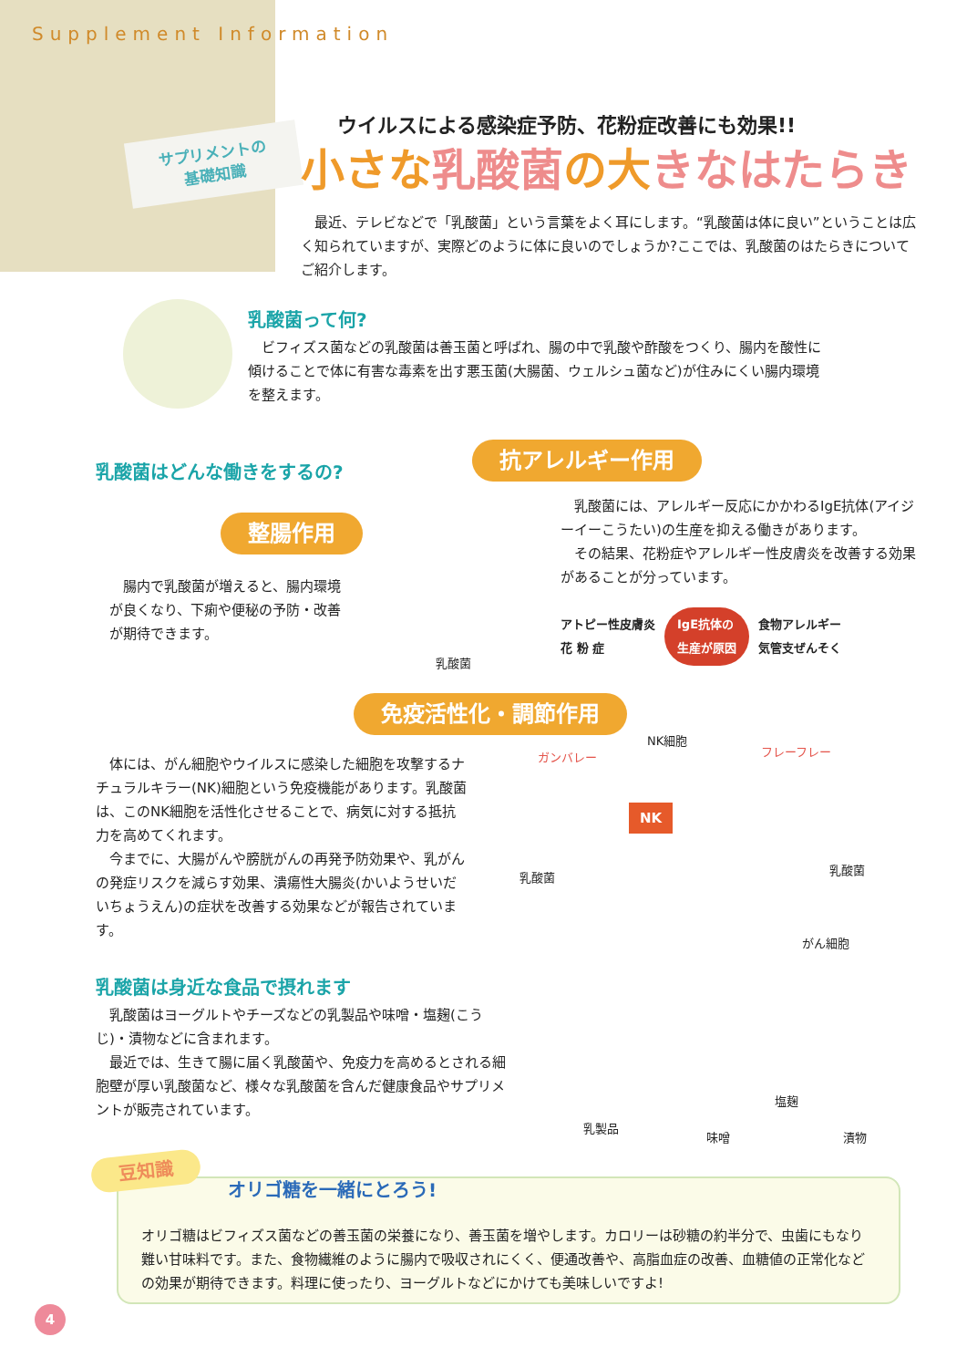Supplement Information
サプリメントの
基礎知識
ウイルスによる感染症予防、花粉症改善にも効果!!
小さな乳酸菌の大きなはたらき
　最近、テレビなどで「乳酸菌」という言葉をよく耳にします。“乳酸菌は体に良い”ということは広く知られていますが、実際どのように体に良いのでしょうか?ここでは、乳酸菌のはたらきについてご紹介します。
乳酸菌って何?
　ビフィズス菌などの乳酸菌は善玉菌と呼ばれ、腸の中で乳酸や酢酸をつくり、腸内を酸性に傾けることで体に有害な毒素を出す悪玉菌(大腸菌、ウェルシュ菌など)が住みにくい腸内環境を整えます。
乳酸菌はどんな働きをするの?
抗アレルギー作用
整腸作用
　乳酸菌には、アレルギー反応にかかわるIgE抗体(アイジーイーこうたい)の生産を抑える働きがあります。
　その結果、花粉症やアレルギー性皮膚炎を改善する効果があることが分っています。
アトピー性皮膚炎
花 粉 症
IgE抗体の
生産が原因
食物アレルギー
気管支ぜんそく
　腸内で乳酸菌が増えると、腸内環境が良くなり、下痢や便秘の予防・改善が期待できます。
乳酸菌
免疫活性化・調節作用
　体には、がん細胞やウイルスに感染した細胞を攻撃するナチュラルキラー(NK)細胞という免疫機能があります。乳酸菌は、このNK細胞を活性化させることで、病気に対する抵抗力を高めてくれます。
　今までに、大腸がんや膀胱がんの再発予防効果や、乳がんの発症リスクを減らす効果、潰瘍性大腸炎(かいようせいだいちょうえん)の症状を改善する効果などが報告されています。
NK細胞
ガンバレー フレーフレー
NK
乳酸菌
乳酸菌
がん細胞
乳酸菌は身近な食品で摂れます
　乳酸菌はヨーグルトやチーズなどの乳製品や味噌・塩麹(こうじ)・漬物などに含まれます。
　最近では、生きて腸に届く乳酸菌や、免疫力を高めるとされる細胞壁が厚い乳酸菌など、様々な乳酸菌を含んだ健康食品やサプリメントが販売されています。
乳製品
味噌
塩麹
漬物
オリゴ糖はビフィズス菌などの善玉菌の栄養になり、善玉菌を増やします。カロリーは砂糖の約半分で、虫歯にもなり難い甘味料です。また、食物繊維のように腸内で吸収されにくく、便通改善や、高脂血症の改善、血糖値の正常化などの効果が期待できます。料理に使ったり、ヨーグルトなどにかけても美味しいですよ!
豆知識
オリゴ糖を一緒にとろう!
4